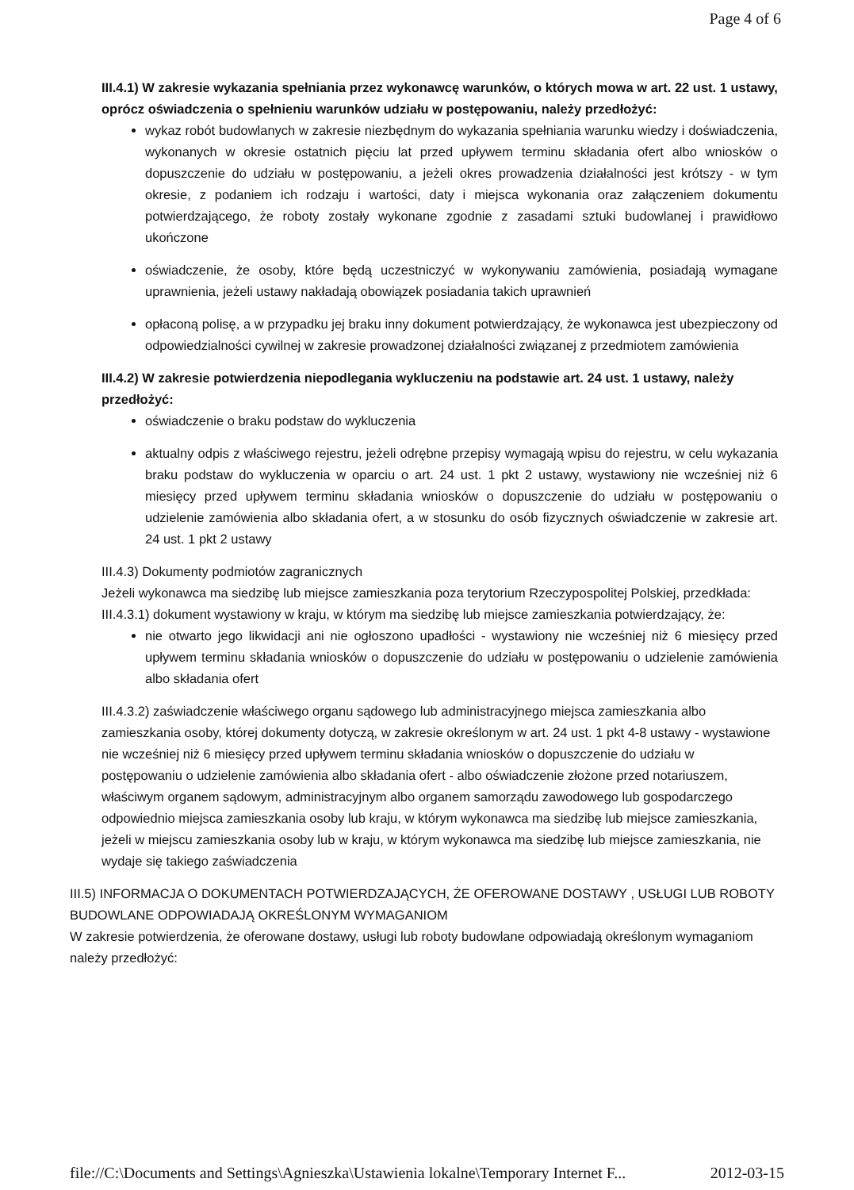Page 4 of 6
III.4.1) W zakresie wykazania spełniania przez wykonawcę warunków, o których mowa w art. 22 ust. 1 ustawy, oprócz oświadczenia o spełnieniu warunków udziału w postępowaniu, należy przedłożyć:
wykaz robót budowlanych w zakresie niezbędnym do wykazania spełniania warunku wiedzy i doświadczenia, wykonanych w okresie ostatnich pięciu lat przed upływem terminu składania ofert albo wniosków o dopuszczenie do udziału w postępowaniu, a jeżeli okres prowadzenia działalności jest krótszy - w tym okresie, z podaniem ich rodzaju i wartości, daty i miejsca wykonania oraz załączeniem dokumentu potwierdzającego, że roboty zostały wykonane zgodnie z zasadami sztuki budowlanej i prawidłowo ukończone
oświadczenie, że osoby, które będą uczestniczyć w wykonywaniu zamówienia, posiadają wymagane uprawnienia, jeżeli ustawy nakładają obowiązek posiadania takich uprawnień
opłaconą polisę, a w przypadku jej braku inny dokument potwierdzający, że wykonawca jest ubezpieczony od odpowiedzialności cywilnej w zakresie prowadzonej działalności związanej z przedmiotem zamówienia
III.4.2) W zakresie potwierdzenia niepodlegania wykluczeniu na podstawie art. 24 ust. 1 ustawy, należy przedłożyć:
oświadczenie o braku podstaw do wykluczenia
aktualny odpis z właściwego rejestru, jeżeli odrębne przepisy wymagają wpisu do rejestru, w celu wykazania braku podstaw do wykluczenia w oparciu o art. 24 ust. 1 pkt 2 ustawy, wystawiony nie wcześniej niż 6 miesięcy przed upływem terminu składania wniosków o dopuszczenie do udziału w postępowaniu o udzielenie zamówienia albo składania ofert, a w stosunku do osób fizycznych oświadczenie w zakresie art. 24 ust. 1 pkt 2 ustawy
III.4.3) Dokumenty podmiotów zagranicznych
Jeżeli wykonawca ma siedzibę lub miejsce zamieszkania poza terytorium Rzeczypospolitej Polskiej, przedkłada:
III.4.3.1) dokument wystawiony w kraju, w którym ma siedzibę lub miejsce zamieszkania potwierdzający, że:
nie otwarto jego likwidacji ani nie ogłoszono upadłości - wystawiony nie wcześniej niż 6 miesięcy przed upływem terminu składania wniosków o dopuszczenie do udziału w postępowaniu o udzielenie zamówienia albo składania ofert
III.4.3.2) zaświadczenie właściwego organu sądowego lub administracyjnego miejsca zamieszkania albo zamieszkania osoby, której dokumenty dotyczą, w zakresie określonym w art. 24 ust. 1 pkt 4-8 ustawy - wystawione nie wcześniej niż 6 miesięcy przed upływem terminu składania wniosków o dopuszczenie do udziału w postępowaniu o udzielenie zamówienia albo składania ofert - albo oświadczenie złożone przed notariuszem, właściwym organem sądowym, administracyjnym albo organem samorządu zawodowego lub gospodarczego odpowiednio miejsca zamieszkania osoby lub kraju, w którym wykonawca ma siedzibę lub miejsce zamieszkania, jeżeli w miejscu zamieszkania osoby lub w kraju, w którym wykonawca ma siedzibę lub miejsce zamieszkania, nie wydaje się takiego zaświadczenia
III.5) INFORMACJA O DOKUMENTACH POTWIERDZAJĄCYCH, ŻE OFEROWANE DOSTAWY , USŁUGI LUB ROBOTY BUDOWLANE ODPOWIADAJĄ OKREŚLONYM WYMAGANIOM
W zakresie potwierdzenia, że oferowane dostawy, usługi lub roboty budowlane odpowiadają określonym wymaganiom należy przedłożyć:
file://C:\Documents and Settings\Agnieszka\Ustawienia lokalne\Temporary Internet F... 2012-03-15